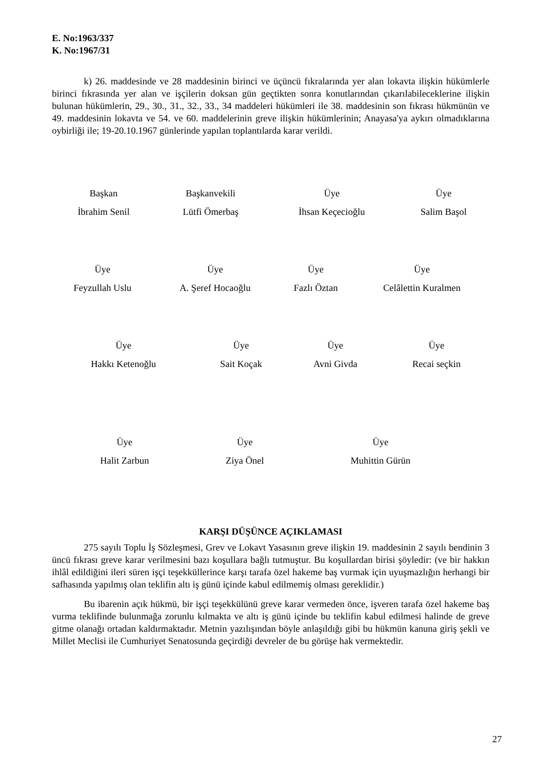E. No:1963/337
K. No:1967/31
k) 26. maddesinde ve 28 maddesinin birinci ve üçüncü fıkralarında yer alan lokavta ilişkin hükümlerle birinci fıkrasında yer alan ve işçilerin doksan gün geçtikten sonra konutlarından çıkarılabileceklerine ilişkin bulunan hükümlerin, 29., 30., 31., 32., 33., 34 maddeleri hükümleri ile 38. maddesinin son fıkrası hükmünün ve 49. maddesinin lokavta ve 54. ve 60. maddelerinin greve ilişkin hükümlerinin; Anayasa'ya aykırı olmadıklarına oybirliği ile; 19-20.10.1967 günlerinde yapılan toplantılarda karar verildi.
| Başkan İbrahim Senil | Başkanvekili Lütfi Ömerbaş | Üye İhsan Keçecioğlu | Üye Salim Başol |
| Üye Feyzullah Uslu | Üye A. Şeref Hocaoğlu | Üye Fazlı Öztan | Üye Celâlettin Kuralmen |
| Üye Hakkı Ketenoğlu | Üye Sait Koçak | Üye Avni Givda | Üye Recai seçkin |
| Üye Halit Zarbun | Üye Ziya Önel | Üye Muhittin Gürün |
KARŞI DÜŞÜNCE AÇIKLAMASI
275 sayılı Toplu İş Sözleşmesi, Grev ve Lokavt Yasasının greve ilişkin 19. maddesinin 2 sayılı bendinin 3 üncü fıkrası greve karar verilmesini bazı koşullara bağlı tutmuştur. Bu koşullardan birisi şöyledir: (ve bir hakkın ihlâl edildiğini ileri süren işçi teşekküllerince karşı tarafa özel hakeme baş vurmak için uyuşmazlığın herhangi bir safhasında yapılmış olan teklifin altı iş günü içinde kabul edilmemiş olması gereklidir.)
Bu ibarenin açık hükmü, bir işçi teşekkülünü greve karar vermeden önce, işveren tarafa özel hakeme baş vurma teklifinde bulunmağa zorunlu kılmakta ve altı iş günü içinde bu teklifin kabul edilmesi halinde de greve gitme olanağı ortadan kaldırmaktadır. Metnin yazılışından böyle anlaşıldığı gibi bu hükmün kanuna giriş şekli ve Millet Meclisi ile Cumhuriyet Senatosunda geçirdiği devreler de bu görüşe hak vermektedir.
27